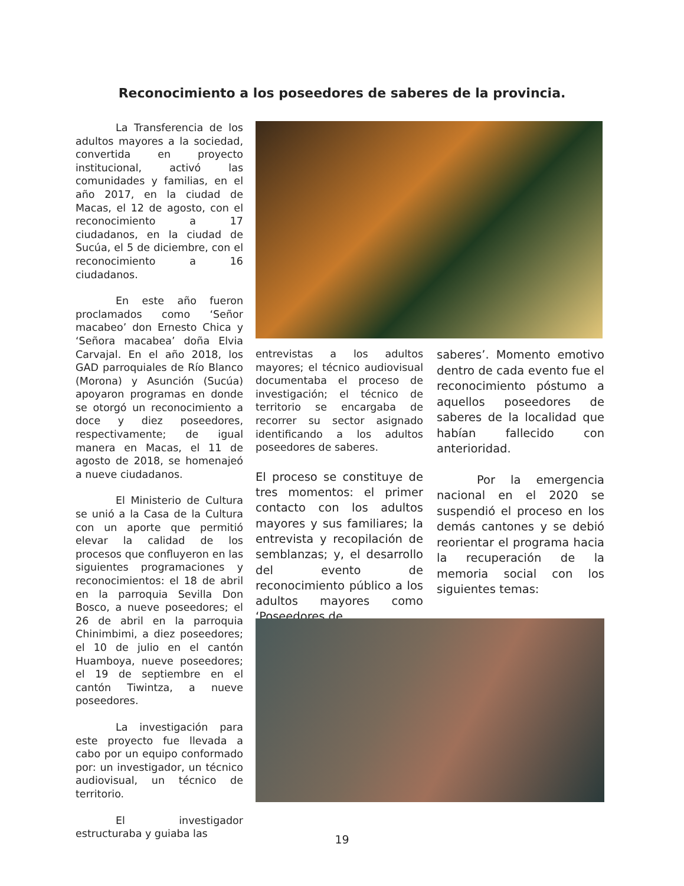Reconocimiento a los poseedores de saberes de la provincia.
La Transferencia de los adultos mayores a la sociedad, convertida en proyecto institucional, activó las comunidades y familias, en el año 2017, en la ciudad de Macas, el 12 de agosto, con el reconocimiento a 17 ciudadanos, en la ciudad de Sucúa, el 5 de diciembre, con el reconocimiento a 16 ciudadanos.
En este año fueron proclamados como ‘Señor macabeo’ don Ernesto Chica y ‘Señora macabea’ doña Elvia Carvajal. En el año 2018, los GAD parroquiales de Río Blanco (Morona) y Asunción (Sucúa) apoyaron programas en donde se otorgó un reconocimiento a doce y diez poseedores, respectivamente; de igual manera en Macas, el 11 de agosto de 2018, se homenajeó a nueve ciudadanos.
El Ministerio de Cultura se unió a la Casa de la Cultura con un aporte que permitió elevar la calidad de los procesos que confluyeron en las siguientes programaciones y reconocimientos: el 18 de abril en la parroquia Sevilla Don Bosco, a nueve poseedores; el 26 de abril en la parroquia Chinimbimi, a diez poseedores; el 10 de julio en el cantón Huamboya, nueve poseedores; el 19 de septiembre en el cantón Tiwintza, a nueve poseedores.
La investigación para este proyecto fue llevada a cabo por un equipo conformado por: un investigador, un técnico audiovisual, un técnico de territorio.
El investigador estructuraba y guiaba las
entrevistas a los adultos mayores; el técnico audiovisual documentaba el proceso de investigación; el técnico de territorio se encargaba de recorrer su sector asignado identificando a los adultos poseedores de saberes.
El proceso se constituye de tres momentos: el primer contacto con los adultos mayores y sus familiares; la entrevista y recopilación de semblanzas; y, el desarrollo del evento de reconocimiento público a los adultos mayores como ‘Poseedores de
saberes’. Momento emotivo dentro de cada evento fue el reconocimiento póstumo a aquellos poseedores de saberes de la localidad que habían fallecido con anterioridad.
Por la emergencia nacional en el 2020 se suspendió el proceso en los demás cantones y se debió reorientar el programa hacia la recuperación de la memoria social con los siguientes temas:
19